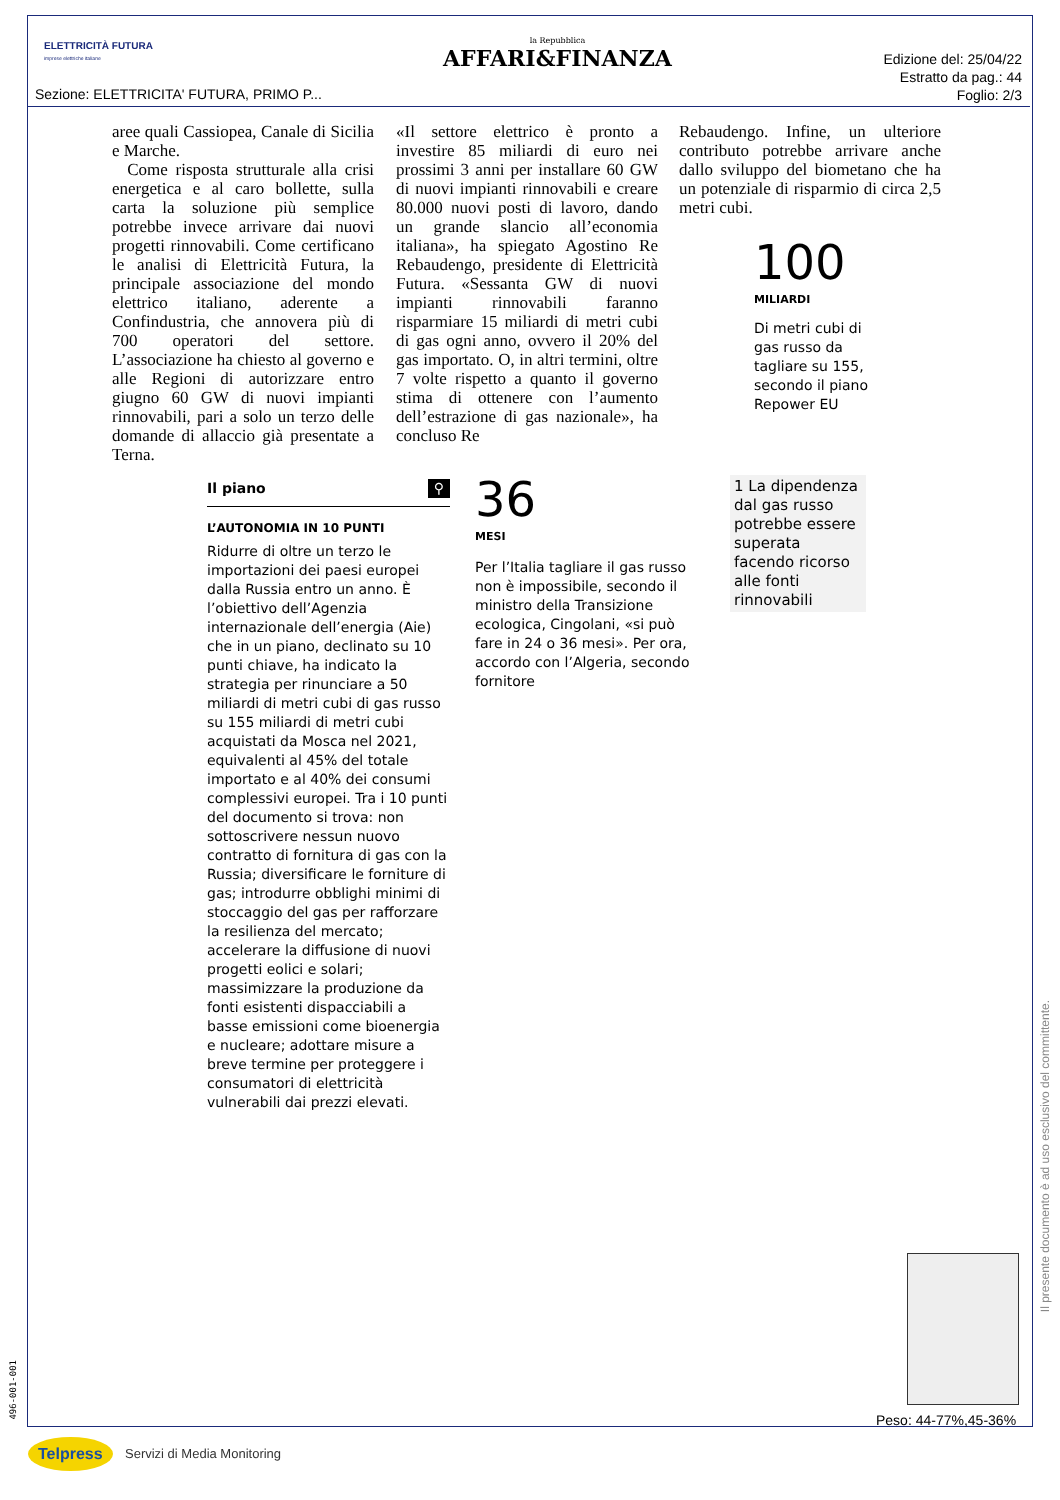ELETTRICITÀ FUTURA
imprese elettriche italiane
la Repubblica
AFFARI&FINANZA
Edizione del: 25/04/22
Estratto da pag.: 44
Foglio: 2/3
Sezione: ELETTRICITA' FUTURA, PRIMO P...
aree quali Cassiopea, Canale di Sicilia e Marche.
Come risposta strutturale alla crisi energetica e al caro bollette, sulla carta la soluzione più semplice potrebbe invece arrivare dai nuovi progetti rinnovabili. Come certificano le analisi di Elettricità Futura, la principale associazione del mondo elettrico italiano, aderente a Confindustria, che annovera più di 700 operatori del settore. L’associazione ha chiesto al governo e alle Regioni di autorizzare entro giugno 60 GW di nuovi impianti rinnovabili, pari a solo un terzo delle domande di allaccio già presentate a Terna.
«Il settore elettrico è pronto a investire 85 miliardi di euro nei prossimi 3 anni per installare 60 GW di nuovi impianti rinnovabili e creare 80.000 nuovi posti di lavoro, dando un grande slancio all’economia italiana», ha spiegato Agostino Re Rebaudengo, presidente di Elettricità Futura. «Sessanta GW di nuovi impianti rinnovabili faranno risparmiare 15 miliardi di metri cubi di gas ogni anno, ovvero il 20% del gas importato. O, in altri termini, oltre 7 volte rispetto a quanto il governo stima di ottenere con l’aumento dell’estrazione di gas nazionale», ha concluso Re
Rebaudengo. Infine, un ulteriore contributo potrebbe arrivare anche dallo sviluppo del biometano che ha un potenziale di risparmio di circa 2,5 metri cubi.
100
MILIARDI
Di metri cubi di gas russo da tagliare su 155, secondo il piano Repower EU
Il piano ⚲
L’AUTONOMIA IN 10 PUNTI
Ridurre di oltre un terzo le importazioni dei paesi europei dalla Russia entro un anno. È l’obiettivo dell’Agenzia internazionale dell’energia (Aie) che in un piano, declinato su 10 punti chiave, ha indicato la strategia per rinunciare a 50 miliardi di metri cubi di gas russo su 155 miliardi di metri cubi acquistati da Mosca nel 2021, equivalenti al 45% del totale importato e al 40% dei consumi complessivi europei. Tra i 10 punti del documento si trova: non sottoscrivere nessun nuovo contratto di fornitura di gas con la Russia; diversificare le forniture di gas; introdurre obblighi minimi di stoccaggio del gas per rafforzare la resilienza del mercato; accelerare la diffusione di nuovi progetti eolici e solari; massimizzare la produzione da fonti esistenti dispacciabili a basse emissioni come bioenergia e nucleare; adottare misure a breve termine per proteggere i consumatori di elettricità vulnerabili dai prezzi elevati.
36
MESI
Per l’Italia tagliare il gas russo non è impossibile, secondo il ministro della Transizione ecologica, Cingolani, «si può fare in 24 o 36 mesi». Per ora, accordo con l’Algeria, secondo fornitore
1 La dipendenza dal gas russo potrebbe essere superata facendo ricorso alle fonti rinnovabili
Peso: 44-77%,45-36%
Il presente documento è ad uso esclusivo del committente.
496-001-001
Telpress Servizi di Media Monitoring